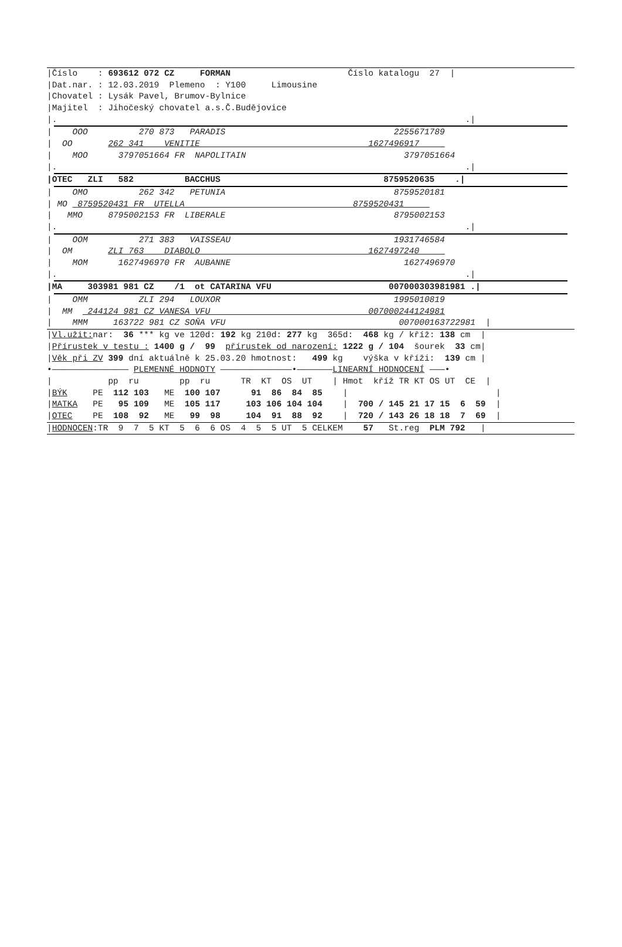|Číslo : 693612 072 CZ FORMAN Číslo katalogu 27 |
|Dat.nar. : 12.03.2019 Plemeno : Y100 Limousine
|Chovatel : Lysák Pavel, Brumov-Bylnice
|Majitel : Jihočeský chovatel a.s.Č.Budějovice
|. .|
| OOO 270 873 PARADIS 2255671789
| OO 262 341 VENITIE 1627496917
| MOO 3797051664 FR NAPOLITAIN 3797051664
|. .|
|OTEC ZLI 582 BACCHUS 8759520635 .|
| OMO 262 342 PETUNIA 8759520181
| MO 8759520431 FR UTELLA 8759520431
| MMO 8795002153 FR LIBERALE 8795002153
|. .|
| OOM 271 383 VAISSEAU 1931746584
| OM ZLI 763 DIABOLO 1627497240
| MOM 1627496970 FR AUBANNE 1627496970
|. .|
|MA 303981 981 CZ /1 ot CATARINA VFU 007000303981981 .|
| OMM ZLI 294 LOUXOR 1995010819
| MM 244124 981 CZ VANESA VFU 007000244124981
| MMM 163722 981 CZ SOŇA VFU 007000163722981 |
|Vl.užit: nar: 36 *** kg ve 120d: 192 kg 210d: 277 kg 365d: 468 kg / kříž: 138 cm |
|Přírustek v testu : 1400 g / 99 přírustek od narození: 1222 g / 104 šourek 33 cm|
|Věk při ZV 399 dní aktuálně k 25.03.20 hmotnost: 499 kg výška v kříži: 139 cm |
•——————————————— PLEMENNÉ HODNOTY ——————————————•———————LINEARNÍ HODNOCENÍ ———•
| pp ru pp ru TR KT OS UT | Hmot kříž TR KT OS UT CE |
|BÝK PE 112 103 ME 100 107 91 86 84 85 | |
|MATKA PE 95 109 ME 105 117 103 106 104 104 | 700 / 145 21 17 15 6 59 |
|OTEC PE 108 92 ME 99 98 104 91 88 92 | 720 / 143 26 18 18 7 69 |
|HODNOCEN:TR 9 7 5 KT 5 6 6 OS 4 5 5 UT 5 CELKEM 57 St.reg PLM 792 |